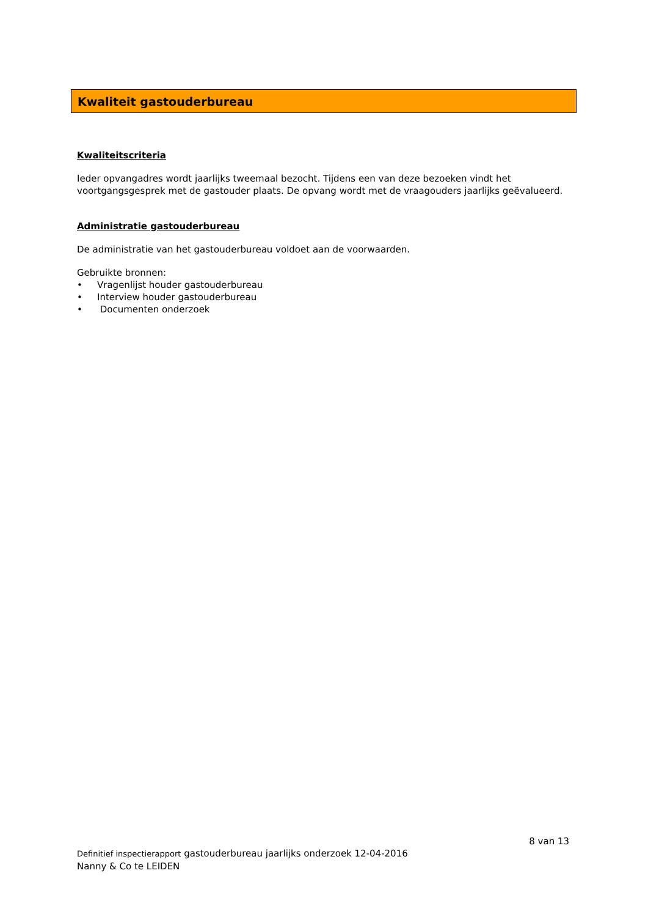Kwaliteit gastouderbureau
Kwaliteitscriteria
Ieder opvangadres wordt jaarlijks tweemaal bezocht. Tijdens een van deze bezoeken vindt het voortgangsgesprek met de gastouder plaats. De opvang wordt met de vraagouders jaarlijks geëvalueerd.
Administratie gastouderbureau
De administratie van het gastouderbureau voldoet aan de voorwaarden.
Gebruikte bronnen:
• Vragenlijst houder gastouderbureau
• Interview houder gastouderbureau
• Documenten onderzoek
8 van 13
Definitief inspectierapport gastouderbureau jaarlijks onderzoek 12-04-2016
Nanny & Co te LEIDEN